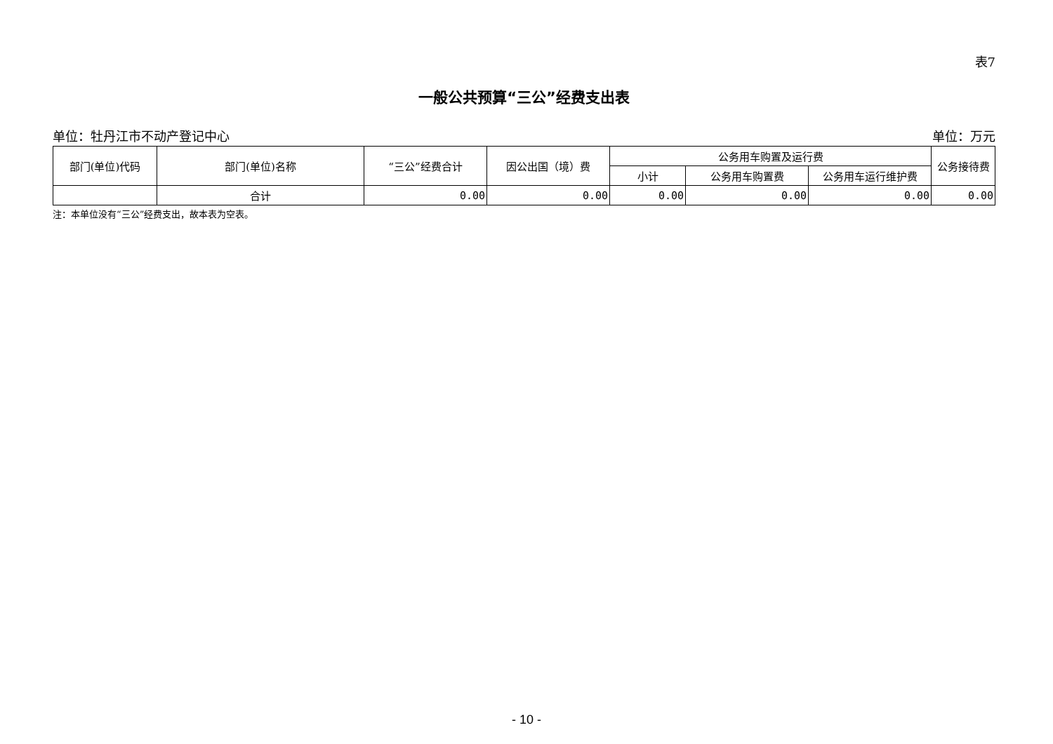表7
一般公共预算“三公”经费支出表
单位：牡丹江市不动产登记中心 单位：万元
| 部门(单位)代码 | 部门(单位)名称 | “三公”经费合计 | 因公出国（境）费 | 公务用车购置及运行费 | | | 公务接待费 |
| --- | --- | --- | --- | --- | --- | --- | --- |
| | | | | 小计 | 公务用车购置费 | 公务用车运行维护费 | |
| | 合计 | 0.00 | 0.00 | 0.00 | 0.00 | 0.00 | 0.00 |
注：本单位没有“三公”经费支出，故本表为空表。
- 10 -